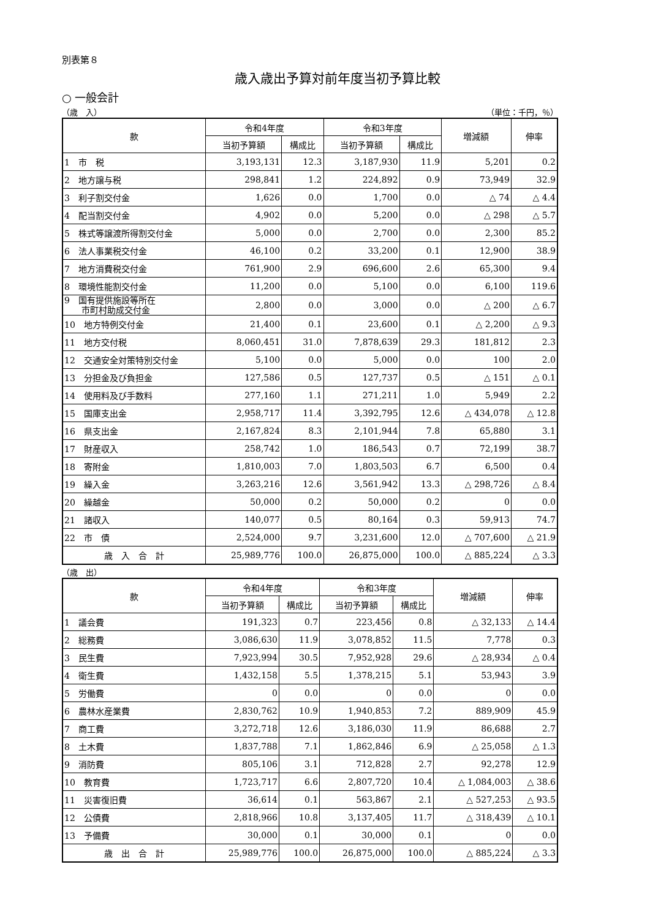別表第８
歳入歳出予算対前年度当初予算比較
○ 一般会計
（歳　入） （単位：千円，％）
| 款 | 令和4年度 | | 令和3年度 | | 増減額 | 伸率 |
| --- | --- | --- | --- | --- | --- | --- |
| | 当初予算額 | 構成比 | 当初予算額 | 構成比 | | |
| 1 市 税 | 3,193,131 | 12.3 | 3,187,930 | 11.9 | 5,201 | 0.2 |
| 2 地方譲与税 | 298,841 | 1.2 | 224,892 | 0.9 | 73,949 | 32.9 |
| 3 利子割交付金 | 1,626 | 0.0 | 1,700 | 0.0 | △ 74 | △ 4.4 |
| 4 配当割交付金 | 4,902 | 0.0 | 5,200 | 0.0 | △ 298 | △ 5.7 |
| 5 株式等譲渡所得割交付金 | 5,000 | 0.0 | 2,700 | 0.0 | 2,300 | 85.2 |
| 6 法人事業税交付金 | 46,100 | 0.2 | 33,200 | 0.1 | 12,900 | 38.9 |
| 7 地方消費税交付金 | 761,900 | 2.9 | 696,600 | 2.6 | 65,300 | 9.4 |
| 8 環境性能割交付金 | 11,200 | 0.0 | 5,100 | 0.0 | 6,100 | 119.6 |
| 9 国有提供施設等所在 市町村助成交付金 | 2,800 | 0.0 | 3,000 | 0.0 | △ 200 | △ 6.7 |
| 10 地方特例交付金 | 21,400 | 0.1 | 23,600 | 0.1 | △ 2,200 | △ 9.3 |
| 11 地方交付税 | 8,060,451 | 31.0 | 7,878,639 | 29.3 | 181,812 | 2.3 |
| 12 交通安全対策特別交付金 | 5,100 | 0.0 | 5,000 | 0.0 | 100 | 2.0 |
| 13 分担金及び負担金 | 127,586 | 0.5 | 127,737 | 0.5 | △ 151 | △ 0.1 |
| 14 使用料及び手数料 | 277,160 | 1.1 | 271,211 | 1.0 | 5,949 | 2.2 |
| 15 国庫支出金 | 2,958,717 | 11.4 | 3,392,795 | 12.6 | △ 434,078 | △ 12.8 |
| 16 県支出金 | 2,167,824 | 8.3 | 2,101,944 | 7.8 | 65,880 | 3.1 |
| 17 財産収入 | 258,742 | 1.0 | 186,543 | 0.7 | 72,199 | 38.7 |
| 18 寄附金 | 1,810,003 | 7.0 | 1,803,503 | 6.7 | 6,500 | 0.4 |
| 19 繰入金 | 3,263,216 | 12.6 | 3,561,942 | 13.3 | △ 298,726 | △ 8.4 |
| 20 繰越金 | 50,000 | 0.2 | 50,000 | 0.2 | 0 | 0.0 |
| 21 諸収入 | 140,077 | 0.5 | 80,164 | 0.3 | 59,913 | 74.7 |
| 22 市 債 | 2,524,000 | 9.7 | 3,231,600 | 12.0 | △ 707,600 | △ 21.9 |
| 歳 入 合 計 | 25,989,776 | 100.0 | 26,875,000 | 100.0 | △ 885,224 | △ 3.3 |
（歳　出）
| 款 | 令和4年度 | | 令和3年度 | | 増減額 | 伸率 |
| --- | --- | --- | --- | --- | --- | --- |
| | 当初予算額 | 構成比 | 当初予算額 | 構成比 | | |
| 1 議会費 | 191,323 | 0.7 | 223,456 | 0.8 | △ 32,133 | △ 14.4 |
| 2 総務費 | 3,086,630 | 11.9 | 3,078,852 | 11.5 | 7,778 | 0.3 |
| 3 民生費 | 7,923,994 | 30.5 | 7,952,928 | 29.6 | △ 28,934 | △ 0.4 |
| 4 衛生費 | 1,432,158 | 5.5 | 1,378,215 | 5.1 | 53,943 | 3.9 |
| 5 労働費 | 0 | 0.0 | 0 | 0.0 | 0 | 0.0 |
| 6 農林水産業費 | 2,830,762 | 10.9 | 1,940,853 | 7.2 | 889,909 | 45.9 |
| 7 商工費 | 3,272,718 | 12.6 | 3,186,030 | 11.9 | 86,688 | 2.7 |
| 8 土木費 | 1,837,788 | 7.1 | 1,862,846 | 6.9 | △ 25,058 | △ 1.3 |
| 9 消防費 | 805,106 | 3.1 | 712,828 | 2.7 | 92,278 | 12.9 |
| 10 教育費 | 1,723,717 | 6.6 | 2,807,720 | 10.4 | △ 1,084,003 | △ 38.6 |
| 11 災害復旧費 | 36,614 | 0.1 | 563,867 | 2.1 | △ 527,253 | △ 93.5 |
| 12 公債費 | 2,818,966 | 10.8 | 3,137,405 | 11.7 | △ 318,439 | △ 10.1 |
| 13 予備費 | 30,000 | 0.1 | 30,000 | 0.1 | 0 | 0.0 |
| 歳 出 合 計 | 25,989,776 | 100.0 | 26,875,000 | 100.0 | △ 885,224 | △ 3.3 |